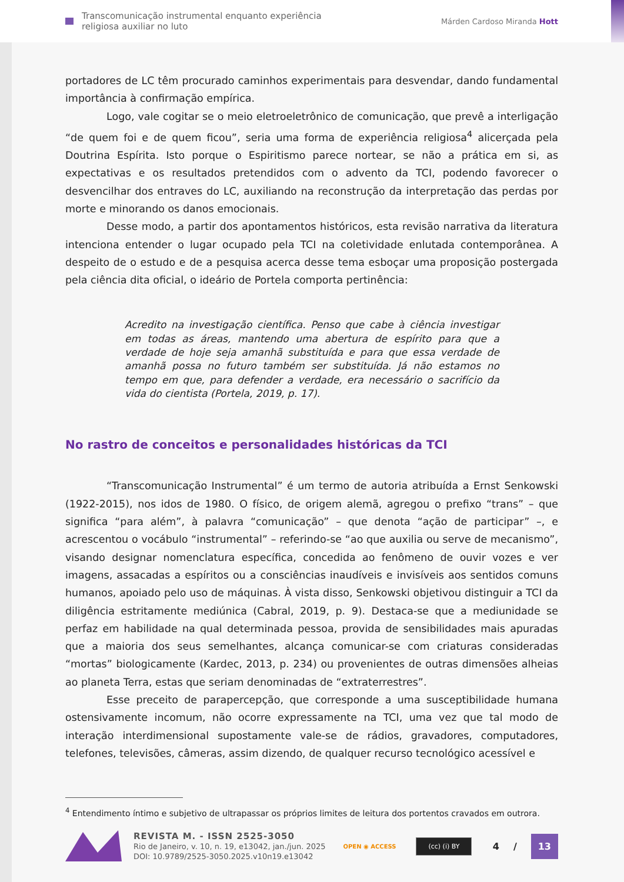Transcomunicação instrumental enquanto experiência
religiosa auxiliar no luto
Márden Cardoso Miranda Hott
portadores de LC têm procurado caminhos experimentais para desvendar, dando fundamental importância à confirmação empírica.
Logo, vale cogitar se o meio eletroeletrônico de comunicação, que prevê a interligação “de quem foi e de quem ficou”, seria uma forma de experiência religiosa<sup>4</sup> alicerçada pela Doutrina Espírita. Isto porque o Espiritismo parece nortear, se não a prática em si, as expectativas e os resultados pretendidos com o advento da TCI, podendo favorecer o desvencilhar dos entraves do LC, auxiliando na reconstrução da interpretação das perdas por morte e minorando os danos emocionais.
Desse modo, a partir dos apontamentos históricos, esta revisão narrativa da literatura intenciona entender o lugar ocupado pela TCI na coletividade enlutada contemporânea. A despeito de o estudo e de a pesquisa acerca desse tema esboçar uma proposição postergada pela ciência dita oficial, o ideário de Portela comporta pertinência:
Acredito na investigação científica. Penso que cabe à ciência investigar em todas as áreas, mantendo uma abertura de espírito para que a verdade de hoje seja amanhã substituída e para que essa verdade de amanhã possa no futuro também ser substituída. Já não estamos no tempo em que, para defender a verdade, era necessário o sacrifício da vida do cientista (Portela, 2019, p. 17).
No rastro de conceitos e personalidades históricas da TCI
“Transcomunicação Instrumental” é um termo de autoria atribuída a Ernst Senkowski (1922-2015), nos idos de 1980. O físico, de origem alemã, agregou o prefixo “trans” – que significa “para além”, à palavra “comunicação” – que denota “ação de participar” –, e acrescentou o vocábulo “instrumental” – referindo-se “ao que auxilia ou serve de mecanismo”, visando designar nomenclatura específica, concedida ao fenômeno de ouvir vozes e ver imagens, assacadas a espíritos ou a consciências inaudíveis e invisíveis aos sentidos comuns humanos, apoiado pelo uso de máquinas. À vista disso, Senkowski objetivou distinguir a TCI da diligência estritamente mediúnica (Cabral, 2019, p. 9). Destaca-se que a mediunidade se perfaz em habilidade na qual determinada pessoa, provida de sensibilidades mais apuradas que a maioria dos seus semelhantes, alcança comunicar-se com criaturas consideradas “mortas” biologicamente (Kardec, 2013, p. 234) ou provenientes de outras dimensões alheias ao planeta Terra, estas que seriam denominadas de “extraterrestres”.
Esse preceito de parapercepção, que corresponde a uma susceptibilidade humana ostensivamente incomum, não ocorre expressamente na TCI, uma vez que tal modo de interação interdimensional supostamente vale-se de rádios, gravadores, computadores, telefones, televisões, câmeras, assim dizendo, de qualquer recurso tecnológico acessível e
<sup>4</sup> Entendimento íntimo e subjetivo de ultrapassar os próprios limites de leitura dos portentos cravados em outrora.
REVISTA M. - ISSN 2525-3050
Rio de Janeiro, v. 10, n. 19, e13042, jan./jun. 2025
DOI: 10.9789/2525-3050.2025.v10n19.e13042
OPEN ◉ ACCESS
(cc) (i) BY
4 / 13